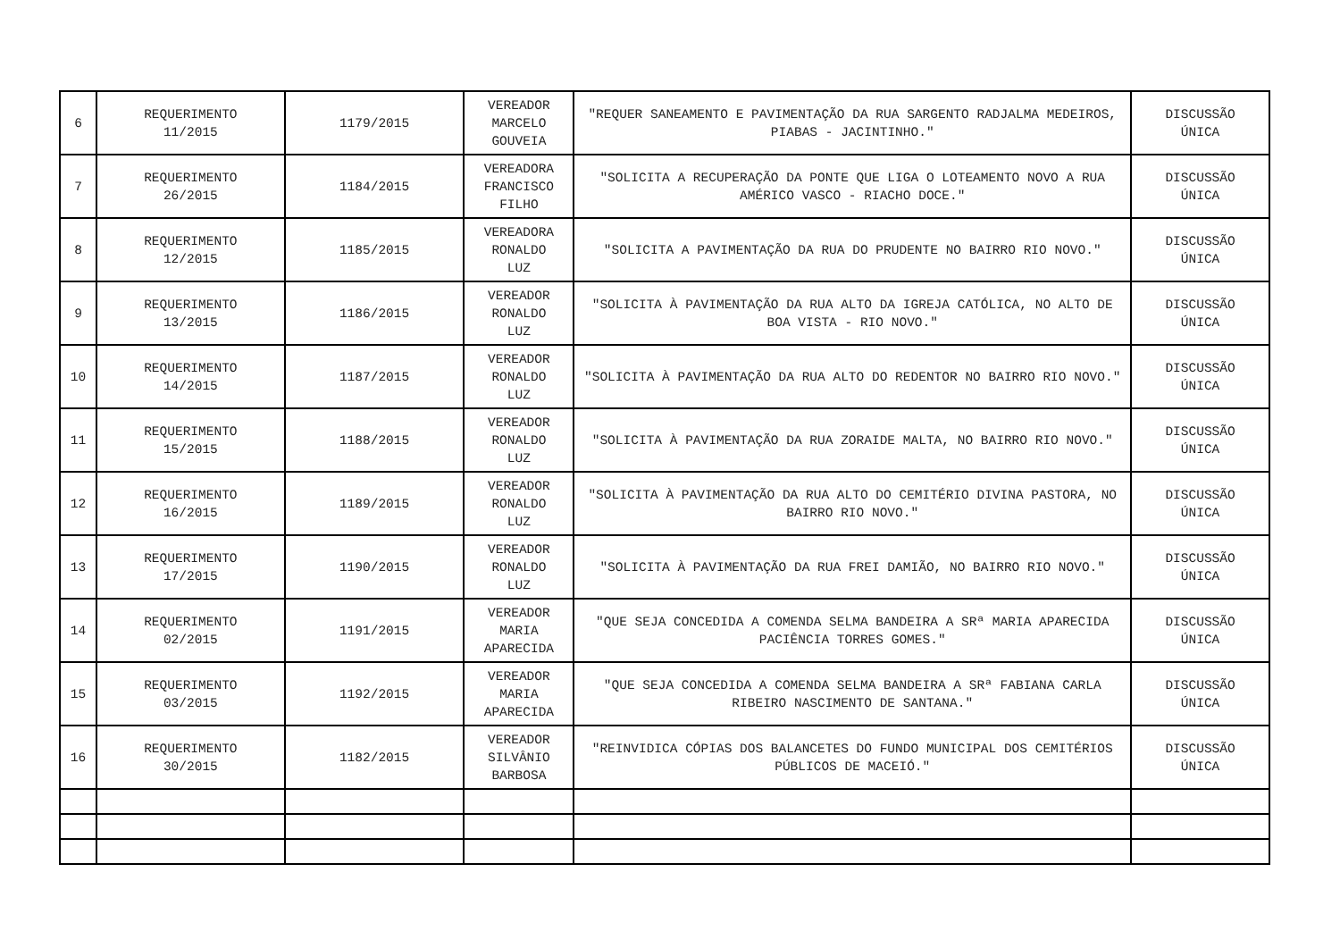| 6 | REQUERIMENTO 11/2015 | 1179/2015 | VEREADOR MARCELO GOUVEIA | "REQUER SANEAMENTO E PAVIMENTAÇÃO DA RUA SARGENTO RADJALMA MEDEIROS, PIABAS - JACINTINHO." | DISCUSSÃO ÚNICA |
| 7 | REQUERIMENTO 26/2015 | 1184/2015 | VEREADORA FRANCISCO FILHO | "SOLICITA A RECUPERAÇÃO DA PONTE QUE LIGA O LOTEAMENTO NOVO A RUA AMÉRICO VASCO - RIACHO DOCE." | DISCUSSÃO ÚNICA |
| 8 | REQUERIMENTO 12/2015 | 1185/2015 | VEREADORA RONALDO LUZ | "SOLICITA A PAVIMENTAÇÃO DA RUA DO PRUDENTE NO BAIRRO RIO NOVO." | DISCUSSÃO ÚNICA |
| 9 | REQUERIMENTO 13/2015 | 1186/2015 | VEREADOR RONALDO LUZ | "SOLICITA À PAVIMENTAÇÃO DA RUA ALTO DA IGREJA CATÓLICA, NO ALTO DE BOA VISTA - RIO NOVO." | DISCUSSÃO ÚNICA |
| 10 | REQUERIMENTO 14/2015 | 1187/2015 | VEREADOR RONALDO LUZ | "SOLICITA À PAVIMENTAÇÃO DA RUA ALTO DO REDENTOR NO BAIRRO RIO NOVO." | DISCUSSÃO ÚNICA |
| 11 | REQUERIMENTO 15/2015 | 1188/2015 | VEREADOR RONALDO LUZ | "SOLICITA À PAVIMENTAÇÃO DA RUA ZORAIDE MALTA, NO BAIRRO RIO NOVO." | DISCUSSÃO ÚNICA |
| 12 | REQUERIMENTO 16/2015 | 1189/2015 | VEREADOR RONALDO LUZ | "SOLICITA À PAVIMENTAÇÃO DA RUA ALTO DO CEMITÉRIO DIVINA PASTORA, NO BAIRRO RIO NOVO." | DISCUSSÃO ÚNICA |
| 13 | REQUERIMENTO 17/2015 | 1190/2015 | VEREADOR RONALDO LUZ | "SOLICITA À PAVIMENTAÇÃO DA RUA FREI DAMIÃO, NO BAIRRO RIO NOVO." | DISCUSSÃO ÚNICA |
| 14 | REQUERIMENTO 02/2015 | 1191/2015 | VEREADOR MARIA APARECIDA | "QUE SEJA CONCEDIDA A COMENDA SELMA BANDEIRA A SRª MARIA APARECIDA PACIÊNCIA TORRES GOMES." | DISCUSSÃO ÚNICA |
| 15 | REQUERIMENTO 03/2015 | 1192/2015 | VEREADOR MARIA APARECIDA | "QUE SEJA CONCEDIDA A COMENDA SELMA BANDEIRA A SRª FABIANA CARLA RIBEIRO NASCIMENTO DE SANTANA." | DISCUSSÃO ÚNICA |
| 16 | REQUERIMENTO 30/2015 | 1182/2015 | VEREADOR SILVÂNIO BARBOSA | "REINVIDICA CÓPIAS DOS BALANCETES DO FUNDO MUNICIPAL DOS CEMITÉRIOS PÚBLICOS DE MACEIÓ." | DISCUSSÃO ÚNICA |